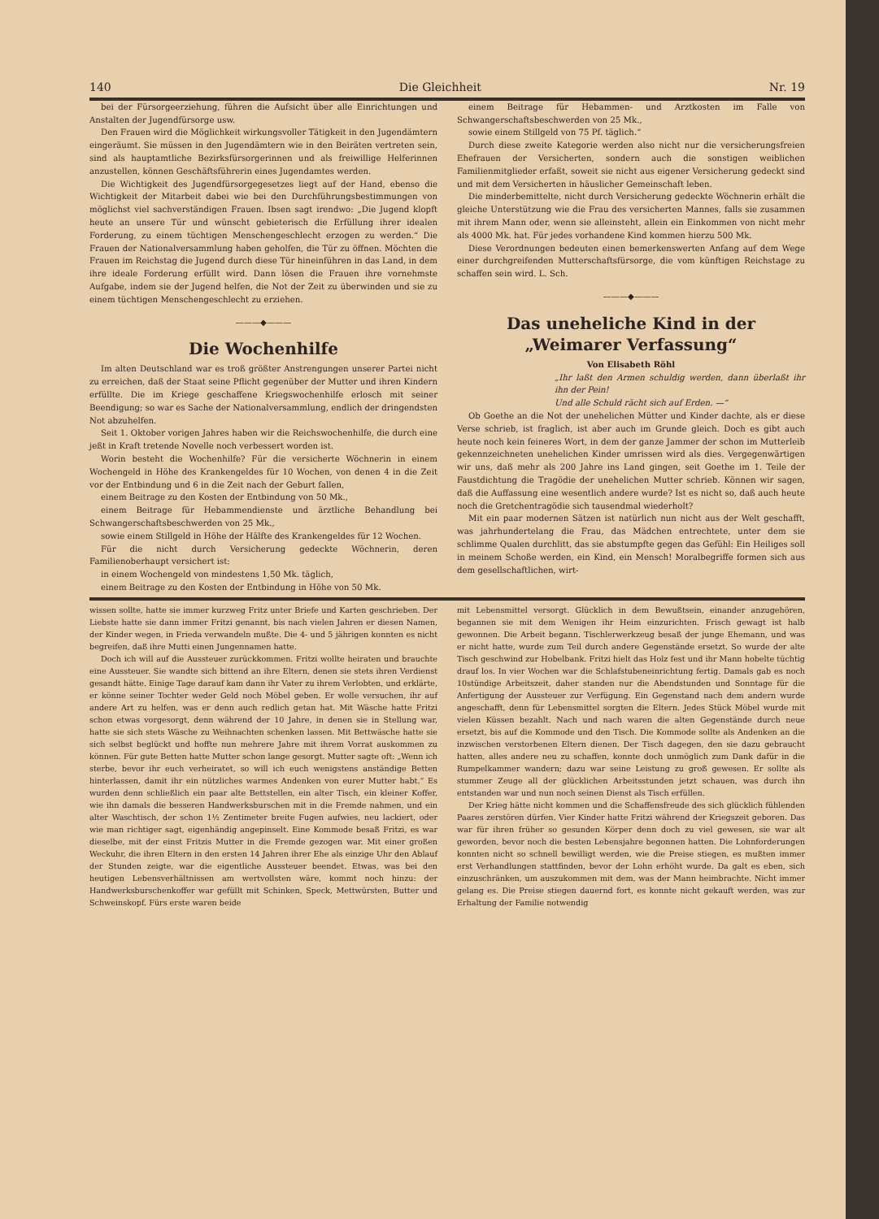140 Die Gleichheit Nr. 19
bei der Fürsorgeerziehung, führen die Aufsicht über alle Einrichtungen und Anstalten der Jugendfürsorge usw.
Den Frauen wird die Möglichkeit wirkungsvoller Tätigkeit in den Jugendämtern eingeräumt. Sie müssen in den Jugendämtern wie in den Beiräten vertreten sein, sind als hauptamtliche Bezirksfürsorgerinnen und als freiwillige Helferinnen anzustellen, können Geschäftsführerin eines Jugendamtes werden.
Die Wichtigkeit des Jugendfürsorgegesetzes liegt auf der Hand, ebenso die Wichtigkeit der Mitarbeit dabei wie bei den Durchführungsbestimmungen von möglichst viel sachverständigen Frauen. Ibsen sagt irendwo: „Die Jugend klopft heute an unsere Tür und wünscht gebieterisch die Erfüllung ihrer idealen Forderung, zu einem tüchtigen Menschengeschlecht erzogen zu werden.“ Die Frauen der Nationalversammlung haben geholfen, die Tür zu öffnen. Möchten die Frauen im Reichstag die Jugend durch diese Tür hineinführen in das Land, in dem ihre ideale Forderung erfüllt wird. Dann lösen die Frauen ihre vornehmste Aufgabe, indem sie der Jugend helfen, die Not der Zeit zu überwinden und sie zu einem tüchtigen Menschengeschlecht zu erziehen.
———◆———
Die Wochenhilfe
Im alten Deutschland war es troß größter Anstrengungen unserer Partei nicht zu erreichen, daß der Staat seine Pflicht gegenüber der Mutter und ihren Kindern erfüllte. Die im Kriege geschaffene Kriegswochenhilfe erlosch mit seiner Beendigung; so war es Sache der Nationalversammlung, endlich der dringendsten Not abzuhelfen.
Seit 1. Oktober vorigen Jahres haben wir die Reichswochenhilfe, die durch eine jeßt in Kraft tretende Novelle noch verbessert worden ist.
Worin besteht die Wochenhilfe? Für die versicherte Wöchnerin in einem Wochengeld in Höhe des Krankengeldes für 10 Wochen, von denen 4 in die Zeit vor der Entbindung und 6 in die Zeit nach der Geburt fallen,
einem Beitrage zu den Kosten der Entbindung von 50 Mk.,
einem Beitrage für Hebammendienste und ärztliche Behandlung bei Schwangerschaftsbeschwerden von 25 Mk.,
sowie einem Stillgeld in Höhe der Hälfte des Krankengeldes für 12 Wochen.
Für die nicht durch Versicherung gedeckte Wöchnerin, deren Familienoberhaupt versichert ist:
in einem Wochengeld von mindestens 1,50 Mk. täglich,
einem Beitrage zu den Kosten der Entbindung in Höhe von 50 Mk.
einem Beitrage für Hebammen- und Arztkosten im Falle von Schwangerschaftsbeschwerden von 25 Mk.,
sowie einem Stillgeld von 75 Pf. täglich.“
Durch diese zweite Kategorie werden also nicht nur die versicherungsfreien Ehefrauen der Versicherten, sondern auch die sonstigen weiblichen Familienmitglieder erfaßt, soweit sie nicht aus eigener Versicherung gedeckt sind und mit dem Versicherten in häuslicher Gemeinschaft leben.
Die minderbemittelte, nicht durch Versicherung gedeckte Wöchnerin erhält die gleiche Unterstützung wie die Frau des versicherten Mannes, falls sie zusammen mit ihrem Mann oder, wenn sie alleinsteht, allein ein Einkommen von nicht mehr als 4000 Mk. hat. Für jedes vorhandene Kind kommen hierzu 500 Mk.
Diese Verordnungen bedeuten einen bemerkenswerten Anfang auf dem Wege einer durchgreifenden Mutterschaftsfürsorge, die vom künftigen Reichstage zu schaffen sein wird. L. Sch.
———◆———
Das uneheliche Kind in der „Weimarer Verfassung“
Von Elisabeth Röhl
„Ihr laßt den Armen schuldig werden, dann überlaßt ihr ihn der Pein!
Und alle Schuld rächt sich auf Erden. —“
Ob Goethe an die Not der unehelichen Mütter und Kinder dachte, als er diese Verse schrieb, ist fraglich, ist aber auch im Grunde gleich. Doch es gibt auch heute noch kein feineres Wort, in dem der ganze Jammer der schon im Mutterleib gekennzeichneten unehelichen Kinder umrissen wird als dies. Vergegenwärtigen wir uns, daß mehr als 200 Jahre ins Land gingen, seit Goethe im 1. Teile der Faustdichtung die Tragödie der unehelichen Mutter schrieb. Können wir sagen, daß die Auffassung eine wesentlich andere wurde? Ist es nicht so, daß auch heute noch die Gretchentragödie sich tausendmal wiederholt?
Mit ein paar modernen Sätzen ist natürlich nun nicht aus der Welt geschafft, was jahrhundertelang die Frau, das Mädchen entrechtete, unter dem sie schlimme Qualen durchlitt, das sie abstumpfte gegen das Gefühl: Ein Heiliges soll in meinem Schoße werden, ein Kind, ein Mensch! Moralbegriffe formen sich aus dem gesellschaftlichen, wirt-
wissen sollte, hatte sie immer kurzweg Fritz unter Briefe und Karten geschrieben. Der Liebste hatte sie dann immer Fritzi genannt, bis nach vielen Jahren er diesen Namen, der Kinder wegen, in Frieda verwandeln mußte. Die 4- und 5 jährigen konnten es nicht begreifen, daß ihre Mutti einen Jungennamen hatte.
Doch ich will auf die Aussteuer zurückkommen. Fritzi wollte heiraten und brauchte eine Aussteuer. Sie wandte sich bittend an ihre Eltern, denen sie stets ihren Verdienst gesandt hätte. Einige Tage darauf kam dann ihr Vater zu ihrem Verlobten, und erklärte, er könne seiner Tochter weder Geld noch Möbel geben. Er wolle versuchen, ihr auf andere Art zu helfen, was er denn auch redlich getan hat. Mit Wäsche hatte Fritzi schon etwas vorgesorgt, denn während der 10 Jahre, in denen sie in Stellung war, hatte sie sich stets Wäsche zu Weihnachten schenken lassen. Mit Bettwäsche hatte sie sich selbst beglückt und hoffte nun mehrere Jahre mit ihrem Vorrat auskommen zu können. Für gute Betten hatte Mutter schon lange gesorgt. Mutter sagte oft: „Wenn ich sterbe, bevor ihr euch verheiratet, so will ich euch wenigstens anständige Betten hinterlassen, damit ihr ein nützliches warmes Andenken von eurer Mutter habt.“ Es wurden denn schließlich ein paar alte Bettstellen, ein alter Tisch, ein kleiner Koffer, wie ihn damals die besseren Handwerksburschen mit in die Fremde nahmen, und ein alter Waschtisch, der schon 1½ Zentimeter breite Fugen aufwies, neu lackiert, oder wie man richtiger sagt, eigenhändig angepinselt. Eine Kommode besaß Fritzi, es war dieselbe, mit der einst Fritzis Mutter in die Fremde gezogen war. Mit einer großen Weckuhr, die ihren Eltern in den ersten 14 Jahren ihrer Ehe als einzige Uhr den Ablauf der Stunden zeigte, war die eigentliche Aussteuer beendet. Etwas, was bei den heutigen Lebensverhältnissen am wertvollsten wäre, kommt noch hinzu: der Handwerksburschenkoffer war gefüllt mit Schinken, Speck, Mettwürsten, Butter und Schweinskopf. Fürs erste waren beide
mit Lebensmittel versorgt. Glücklich in dem Bewußtsein, einander anzugehören, begannen sie mit dem Wenigen ihr Heim einzurichten. Frisch gewagt ist halb gewonnen. Die Arbeit begann. Tischlerwerkzeug besaß der junge Ehemann, und was er nicht hatte, wurde zum Teil durch andere Gegenstände ersetzt. So wurde der alte Tisch geschwind zur Hobelbank. Fritzi hielt das Holz fest und ihr Mann hobelte tüchtig drauf los. In vier Wochen war die Schlafstubeneinrichtung fertig. Damals gab es noch 10stündige Arbeitszeit, daher standen nur die Abendstunden und Sonntage für die Anfertigung der Aussteuer zur Verfügung. Ein Gegenstand nach dem andern wurde angeschafft, denn für Lebensmittel sorgten die Eltern. Jedes Stück Möbel wurde mit vielen Küssen bezahlt. Nach und nach waren die alten Gegenstände durch neue ersetzt, bis auf die Kommode und den Tisch. Die Kommode sollte als Andenken an die inzwischen verstorbenen Eltern dienen. Der Tisch dagegen, den sie dazu gebraucht hatten, alles andere neu zu schaffen, konnte doch unmöglich zum Dank dafür in die Rumpelkammer wandern; dazu war seine Leistung zu groß gewesen. Er sollte als stummer Zeuge all der glücklichen Arbeitsstunden jetzt schauen, was durch ihn entstanden war und nun noch seinen Dienst als Tisch erfüllen.
Der Krieg hätte nicht kommen und die Schaffensfreude des sich glücklich fühlenden Paares zerstören dürfen. Vier Kinder hatte Fritzi während der Kriegszeit geboren. Das war für ihren früher so gesunden Körper denn doch zu viel gewesen, sie war alt geworden, bevor noch die besten Lebensjahre begonnen hatten. Die Lohnforderungen konnten nicht so schnell bewilligt werden, wie die Preise stiegen, es mußten immer erst Verhandlungen stattfinden, bevor der Lohn erhöht wurde. Da galt es eben, sich einzuschränken, um auszukommen mit dem, was der Mann heimbrachte. Nicht immer gelang es. Die Preise stiegen dauernd fort, es konnte nicht gekauft werden, was zur Erhaltung der Familie notwendig